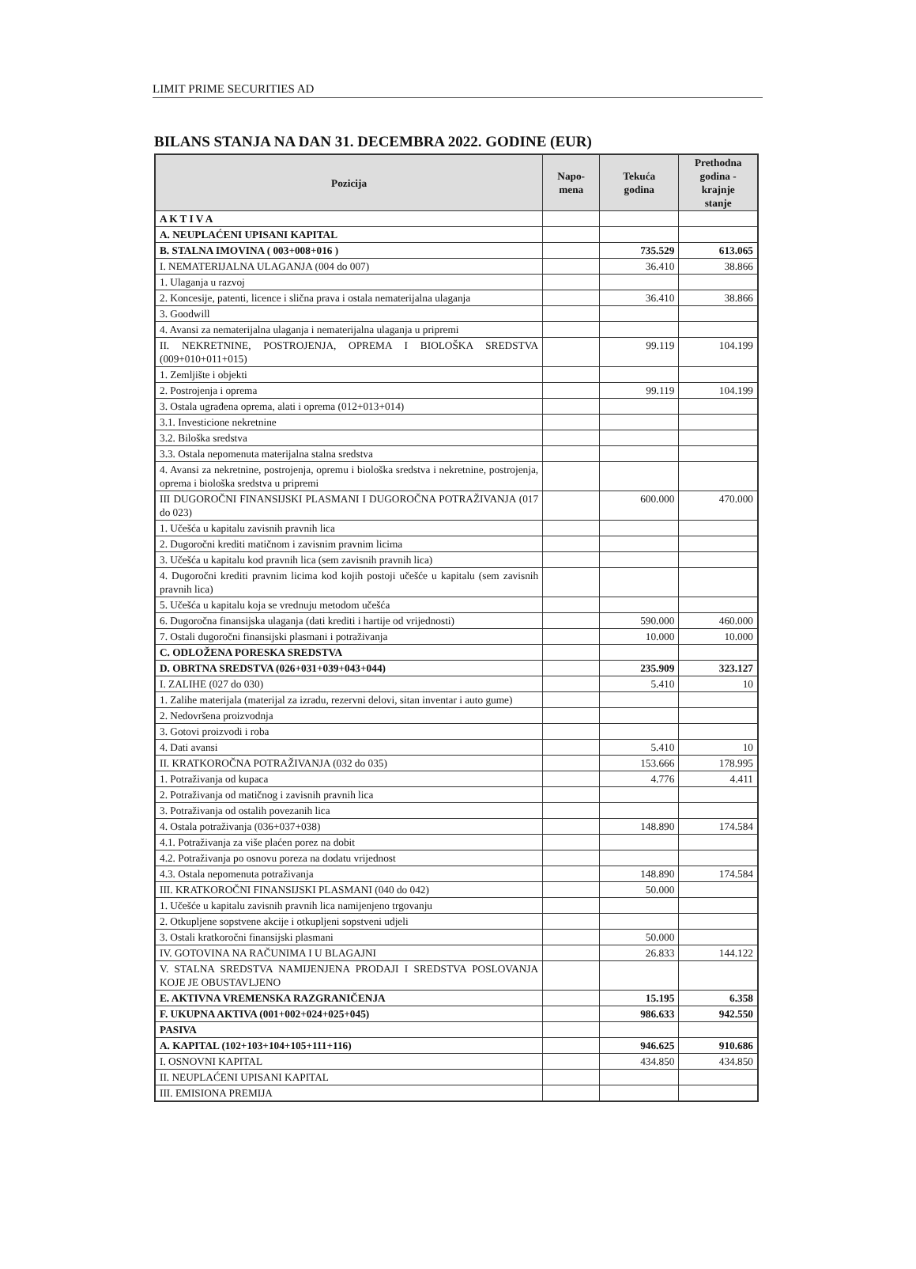LIMIT PRIME SECURITIES AD
BILANS STANJA NA DAN 31. DECEMBRA 2022. GODINE (EUR)
| Pozicija | Napo- mena | Tekuća godina | Prethodna godina - krajnje stanje |
| --- | --- | --- | --- |
| A K T I V A | | | |
| A. NEUPLAĆENI UPISANI KAPITAL | | | |
| B. STALNA IMOVINA ( 003+008+016 ) | | 735.529 | 613.065 |
| I. NEMATERIJALNA ULAGANJA (004 do 007) | | 36.410 | 38.866 |
| 1. Ulaganja u razvoj | | | |
| 2. Koncesije, patenti, licence i slična prava i ostala nematerijalna ulaganja | | 36.410 | 38.866 |
| 3. Goodwill | | | |
| 4. Avansi za nematerijalna ulaganja i nematerijalna ulaganja u pripremi | | | |
| II. NEKRETNINE, POSTROJENJA, OPREMA I BIOLOŠKA SREDSTVA (009+010+011+015) | | 99.119 | 104.199 |
| 1. Zemljište i objekti | | | |
| 2. Postrojenja i oprema | | 99.119 | 104.199 |
| 3. Ostala ugrađena oprema, alati i oprema (012+013+014) | | | |
| 3.1. Investicione nekretnine | | | |
| 3.2. Biloška sredstva | | | |
| 3.3. Ostala nepomenuta materijalna stalna sredstva | | | |
| 4. Avansi za nekretnine, postrojenja, opremu i biološka sredstva i nekretnine, postrojenja, oprema i biološka sredstva u pripremi | | | |
| III DUGOROČNI FINANSIJSKI PLASMANI I DUGOROČNA POTRAŽIVANJA (017 do 023) | | 600.000 | 470.000 |
| 1. Učešća u kapitalu zavisnih pravnih lica | | | |
| 2. Dugoročni krediti matičnom i zavisnim pravnim licima | | | |
| 3. Učešća u kapitalu kod pravnih lica (sem zavisnih pravnih lica) | | | |
| 4. Dugoročni krediti pravnim licima kod kojih postoji učešće u kapitalu (sem zavisnih pravnih lica) | | | |
| 5. Učešća u kapitalu koja se vrednuju metodom učešća | | | |
| 6. Dugoročna finansijska ulaganja (dati krediti i hartije od vrijednosti) | | 590.000 | 460.000 |
| 7. Ostali dugoročni finansijski plasmani i potraživanja | | 10.000 | 10.000 |
| C. ODLOŽENA PORESKA SREDSTVA | | | |
| D. OBRTNA SREDSTVA (026+031+039+043+044) | | 235.909 | 323.127 |
| I. ZALIHE (027 do 030) | | 5.410 | 10 |
| 1. Zalihe materijala (materijal za izradu, rezervni delovi, sitan inventar i auto gume) | | | |
| 2. Nedovršena proizvodnja | | | |
| 3. Gotovi proizvodi i roba | | | |
| 4. Dati avansi | | 5.410 | 10 |
| II. KRATKOROČNA POTRAŽIVANJA (032 do 035) | | 153.666 | 178.995 |
| 1. Potraživanja od kupaca | | 4.776 | 4.411 |
| 2. Potraživanja od matičnog i zavisnih pravnih lica | | | |
| 3. Potraživanja od ostalih povezanih lica | | | |
| 4. Ostala potraživanja (036+037+038) | | 148.890 | 174.584 |
| 4.1. Potraživanja za više plaćen porez na dobit | | | |
| 4.2. Potraživanja po osnovu poreza na dodatu vrijednost | | | |
| 4.3. Ostala nepomenuta potraživanja | | 148.890 | 174.584 |
| III. KRATKOROČNI FINANSIJSKI PLASMANI (040 do 042) | | 50.000 | |
| 1. Učešće u kapitalu zavisnih pravnih lica namijenjeno trgovanju | | | |
| 2. Otkupljene sopstvene akcije i otkupljeni sopstveni udjeli | | | |
| 3. Ostali kratkoročni finansijski plasmani | | 50.000 | |
| IV. GOTOVINA NA RAČUNIMA I U BLAGAJNI | | 26.833 | 144.122 |
| V. STALNA SREDSTVA NAMIJENJENA PRODAJI I SREDSTVA POSLOVANJA KOJE JE OBUSTAVLJENO | | | |
| E. AKTIVNA VREMENSKA RAZGRANIČENJA | | 15.195 | 6.358 |
| F. UKUPNA AKTIVA (001+002+024+025+045) | | 986.633 | 942.550 |
| PASIVA | | | |
| A. KAPITAL (102+103+104+105+111+116) | | 946.625 | 910.686 |
| I. OSNOVNI KAPITAL | | 434.850 | 434.850 |
| II. NEUPLAĆENI UPISANI KAPITAL | | | |
| III. EMISIONA PREMIJA | | | |